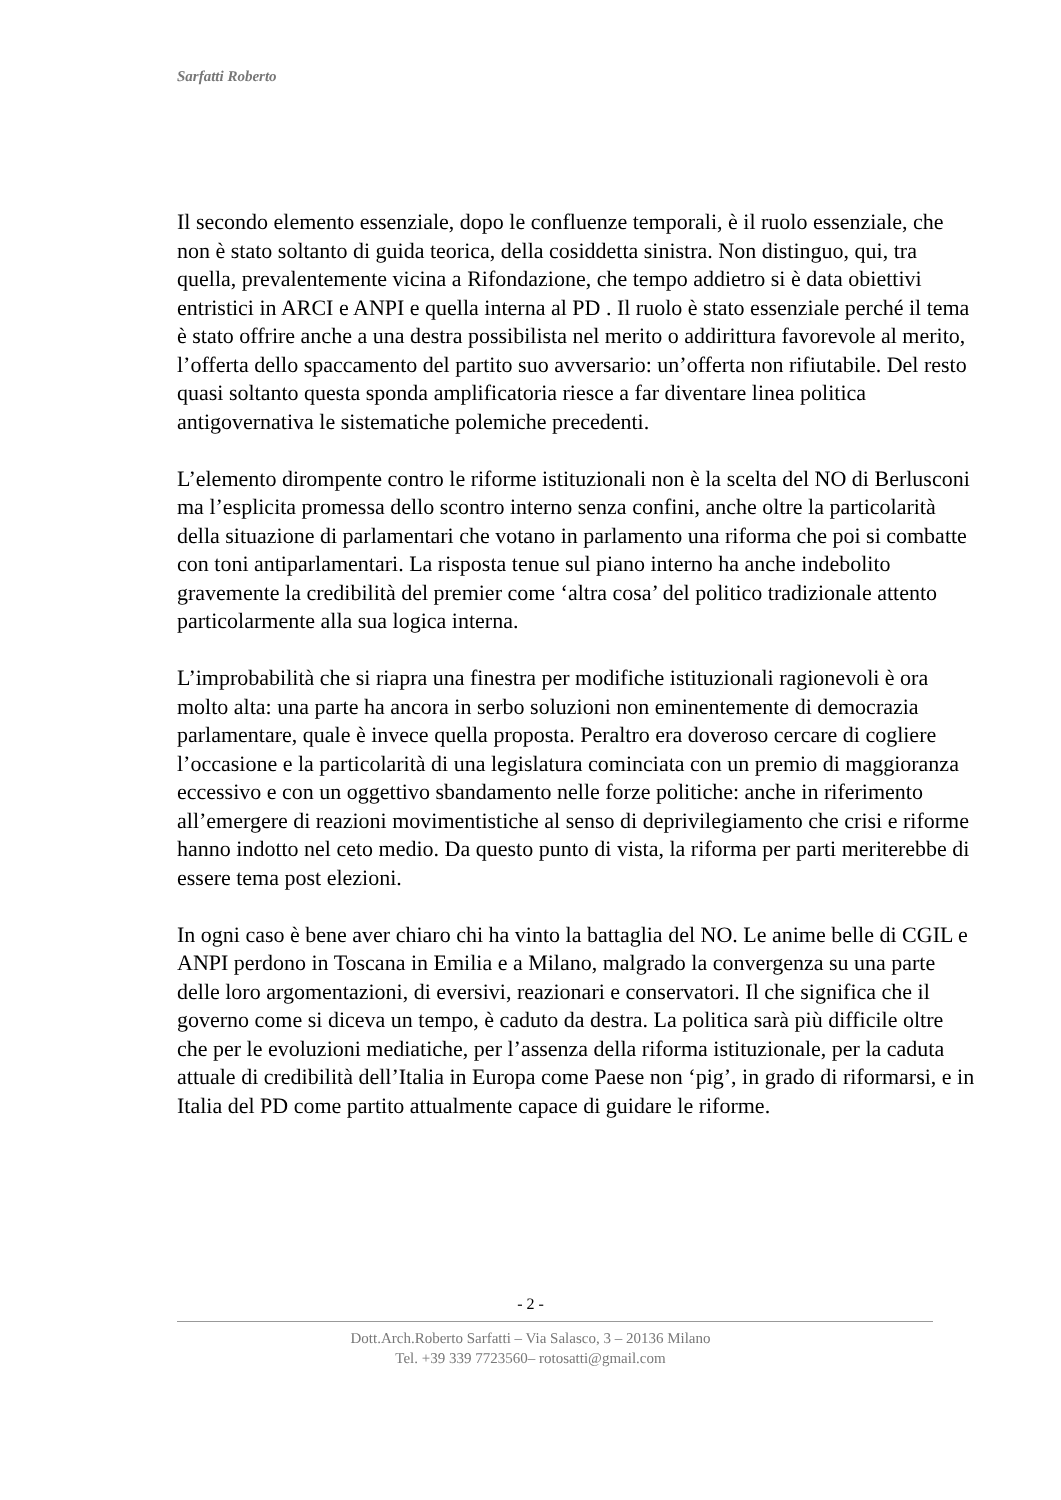Sarfatti Roberto
Il secondo elemento essenziale, dopo le confluenze temporali, è il ruolo essenziale, che non è stato soltanto di guida teorica, della cosiddetta sinistra. Non distinguo, qui, tra quella, prevalentemente vicina a Rifondazione, che tempo addietro si è data obiettivi entristici in ARCI e ANPI e quella interna al PD . Il ruolo è stato essenziale perché il tema è stato offrire anche a una destra possibilista nel merito o addirittura favorevole al merito, l’offerta dello spaccamento del partito suo avversario: un’offerta non rifiutabile. Del resto quasi soltanto questa sponda amplificatoria riesce a far diventare linea politica antigovernativa le sistematiche polemiche precedenti.
L’elemento dirompente contro le riforme istituzionali non è la scelta del NO di Berlusconi ma l’esplicita promessa dello scontro interno senza confini, anche oltre la particolarità della situazione di parlamentari che votano in parlamento una riforma che poi si combatte con toni antiparlamentari. La risposta tenue sul piano interno ha anche indebolito gravemente la credibilità del premier come ‘altra cosa’ del politico tradizionale attento particolarmente alla sua logica interna.
L’improbabilità che si riapra una finestra per modifiche istituzionali ragionevoli è ora molto alta: una parte ha ancora in serbo soluzioni non eminentemente di democrazia parlamentare, quale è invece quella proposta. Peraltro era doveroso cercare di cogliere l’occasione e la particolarità di una legislatura cominciata con un premio di maggioranza eccessivo e con un oggettivo sbandamento nelle forze politiche: anche in riferimento all’emergere di reazioni movimentistiche al senso di deprivilegiamento che crisi e riforme hanno indotto nel ceto medio. Da questo punto di vista, la riforma per parti meriterebbe di essere tema post elezioni.
In ogni caso è bene aver chiaro chi ha vinto la battaglia del NO. Le anime belle di CGIL e ANPI perdono in Toscana in Emilia e a Milano, malgrado la convergenza su una parte delle loro argomentazioni, di eversivi, reazionari e conservatori. Il che significa che il governo come si diceva un tempo, è caduto da destra. La politica sarà più difficile oltre che per le evoluzioni mediatiche, per l’assenza della riforma istituzionale, per la caduta attuale di credibilità dell’Italia in Europa come Paese non ‘pig’, in grado di riformarsi, e in Italia del PD come partito attualmente capace di guidare le riforme.
- 2 -
Dott.Arch.Roberto Sarfatti – Via Salasco, 3 – 20136 Milano
Tel. +39 339 7723560– rotosatti@gmail.com